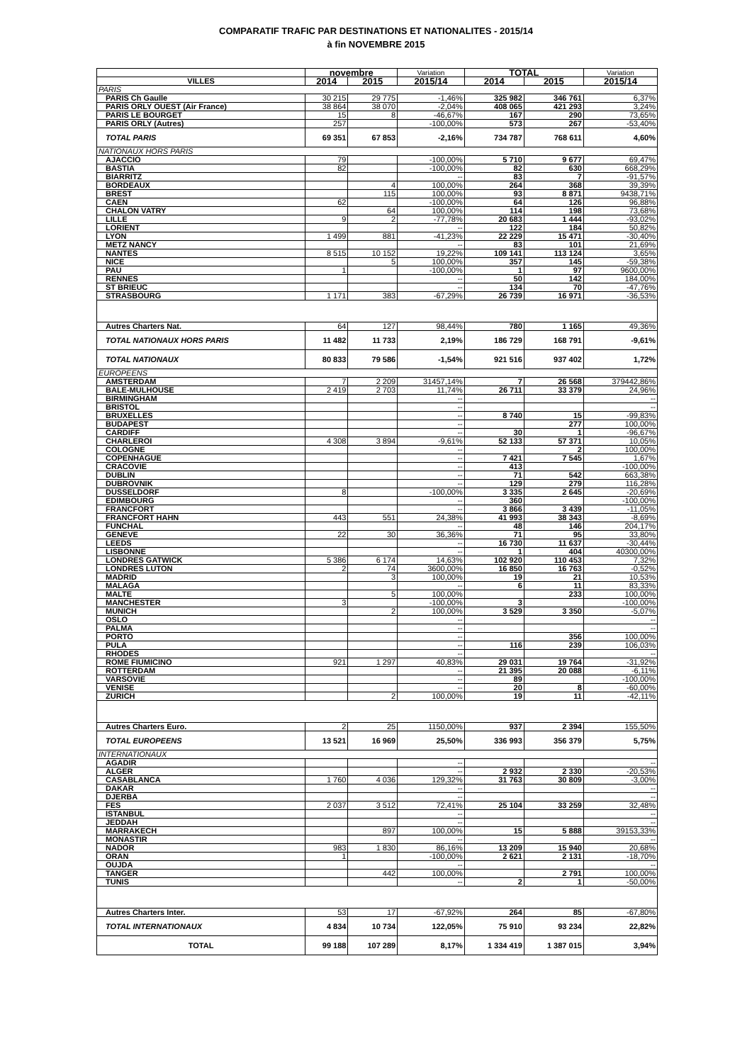COMPARATIF TRAFIC PAR DESTINATIONS ET NATIONALITES - 2015/14
à fin NOVEMBRE 2015
| | novembre | | Variation | TOTAL | | Variation |
| --- | --- | --- | --- | --- | --- | --- |
| VILLES | 2014 | 2015 | 2015/14 | 2014 | 2015 | 2015/14 |
| PARIS | | | | | | |
| PARIS Ch Gaulle | 30 215 | 29 775 | -1,46% | 325 982 | 346 761 | 6,37% |
| PARIS ORLY OUEST (Air France) | 38 864 | 38 070 | -2,04% | 408 065 | 421 293 | 3,24% |
| PARIS LE BOURGET | 15 | 8 | -46,67% | 167 | 290 | 73,65% |
| PARIS ORLY (Autres) | 257 | | -100,00% | 573 | 267 | -53,40% |
| TOTAL PARIS | 69 351 | 67 853 | -2,16% | 734 787 | 768 611 | 4,60% |
| NATIONAUX HORS PARIS | | | | | | |
| AJACCIO | 79 | | -100,00% | 5 710 | 9 677 | 69,47% |
| BASTIA | 82 | | -100,00% | 82 | 630 | 668,29% |
| BIARRITZ | | | -- | 83 | 7 | -91,57% |
| BORDEAUX | | 4 | 100,00% | 264 | 368 | 39,39% |
| BREST | | 115 | 100,00% | 93 | 8 871 | 9438,71% |
| CAEN | 62 | | -100,00% | 64 | 126 | 96,88% |
| CHALON VATRY | | 64 | 100,00% | 114 | 198 | 73,68% |
| LILLE | 9 | 2 | -77,78% | 20 683 | 1 444 | -93,02% |
| LORIENT | | | -- | 122 | 184 | 50,82% |
| LYON | 1 499 | 881 | -41,23% | 22 229 | 15 471 | -30,40% |
| METZ NANCY | | | -- | 83 | 101 | 21,69% |
| NANTES | 8 515 | 10 152 | 19,22% | 109 141 | 113 124 | 3,65% |
| NICE | | 5 | 100,00% | 357 | 145 | -59,38% |
| PAU | 1 | | -100,00% | 1 | 97 | 9600,00% |
| RENNES | | | -- | 50 | 142 | 184,00% |
| ST BRIEUC | | | -- | 134 | 70 | -47,76% |
| STRASBOURG | 1 171 | 383 | -67,29% | 26 739 | 16 971 | -36,53% |
| Autres Charters Nat. | 64 | 127 | 98,44% | 780 | 1 165 | 49,36% |
| TOTAL NATIONAUX HORS PARIS | 11 482 | 11 733 | 2,19% | 186 729 | 168 791 | -9,61% |
| TOTAL NATIONAUX | 80 833 | 79 586 | -1,54% | 921 516 | 937 402 | 1,72% |
| EUROPEENS | | | | | | |
| AMSTERDAM | 7 | 2 209 | 31457,14% | 7 | 26 568 | 379442,86% |
| BALE-MULHOUSE | 2 419 | 2 703 | 11,74% | 26 711 | 33 379 | 24,96% |
| BIRMINGHAM | | | -- | | | -- |
| BRISTOL | | | -- | | | -- |
| BRUXELLES | | | -- | 8 740 | 15 | -99,83% |
| BUDAPEST | | | -- | | 277 | 100,00% |
| CARDIFF | | | -- | 30 | 1 | -96,67% |
| CHARLEROI | 4 308 | 3 894 | -9,61% | 52 133 | 57 371 | 10,05% |
| COLOGNE | | | -- | | 2 | 100,00% |
| COPENHAGUE | | | -- | 7 421 | 7 545 | 1,67% |
| CRACOVIE | | | -- | 413 | | -100,00% |
| DUBLIN | | | -- | 71 | 542 | 663,38% |
| DUBROVNIK | | | -- | 129 | 279 | 116,28% |
| DUSSELDORF | 8 | | -100,00% | 3 335 | 2 645 | -20,69% |
| EDIMBOURG | | | -- | 360 | | -100,00% |
| FRANCFORT | | | -- | 3 866 | 3 439 | -11,05% |
| FRANCFORT HAHN | 443 | 551 | 24,38% | 41 993 | 38 343 | -8,69% |
| FUNCHAL | | | -- | 48 | 146 | 204,17% |
| GENEVE | 22 | 30 | 36,36% | 71 | 95 | 33,80% |
| LEEDS | | | -- | 16 730 | 11 637 | -30,44% |
| LISBONNE | | | -- | 1 | 404 | 40300,00% |
| LONDRES GATWICK | 5 386 | 6 174 | 14,63% | 102 920 | 110 453 | 7,32% |
| LONDRES LUTON | 2 | 74 | 3600,00% | 16 850 | 16 763 | -0,52% |
| MADRID | | 3 | 100,00% | 19 | 21 | 10,53% |
| MALAGA | | | -- | 6 | 11 | 83,33% |
| MALTE | | 5 | 100,00% | | 233 | 100,00% |
| MANCHESTER | 3 | | -100,00% | 3 | | -100,00% |
| MUNICH | | 2 | 100,00% | 3 529 | 3 350 | -5,07% |
| OSLO | | | -- | | | -- |
| PALMA | | | -- | | | -- |
| PORTO | | | -- | | 356 | 100,00% |
| PULA | | | -- | 116 | 239 | 106,03% |
| RHODES | | | -- | | | -- |
| ROME FIUMICINO | 921 | 1 297 | 40,83% | 29 031 | 19 764 | -31,92% |
| ROTTERDAM | | | -- | 21 395 | 20 088 | -6,11% |
| VARSOVIE | | | -- | 89 | | -100,00% |
| VENISE | | | -- | 20 | 8 | -60,00% |
| ZURICH | | 2 | 100,00% | 19 | 11 | -42,11% |
| Autres Charters Euro. | 2 | 25 | 1150,00% | 937 | 2 394 | 155,50% |
| TOTAL EUROPEENS | 13 521 | 16 969 | 25,50% | 336 993 | 356 379 | 5,75% |
| INTERNATIONAUX | | | | | | |
| AGADIR | | | -- | | | -- |
| ALGER | | | -- | 2 932 | 2 330 | -20,53% |
| CASABLANCA | 1 760 | 4 036 | 129,32% | 31 763 | 30 809 | -3,00% |
| DAKAR | | | -- | | | -- |
| DJERBA | | | -- | | | -- |
| FES | 2 037 | 3 512 | 72,41% | 25 104 | 33 259 | 32,48% |
| ISTANBUL | | | -- | | | -- |
| JEDDAH | | | -- | | | -- |
| MARRAKECH | | 897 | 100,00% | 15 | 5 888 | 39153,33% |
| MONASTIR | | | -- | | | -- |
| NADOR | 983 | 1 830 | 86,16% | 13 209 | 15 940 | 20,68% |
| ORAN | 1 | | -100,00% | 2 621 | 2 131 | -18,70% |
| OUJDA | | | -- | | | -- |
| TANGER | | 442 | 100,00% | | 2 791 | 100,00% |
| TUNIS | | | -- | 2 | 1 | -50,00% |
| Autres Charters Inter. | 53 | 17 | -67,92% | 264 | 85 | -67,80% |
| TOTAL INTERNATIONAUX | 4 834 | 10 734 | 122,05% | 75 910 | 93 234 | 22,82% |
| TOTAL | 99 188 | 107 289 | 8,17% | 1 334 419 | 1 387 015 | 3,94% |